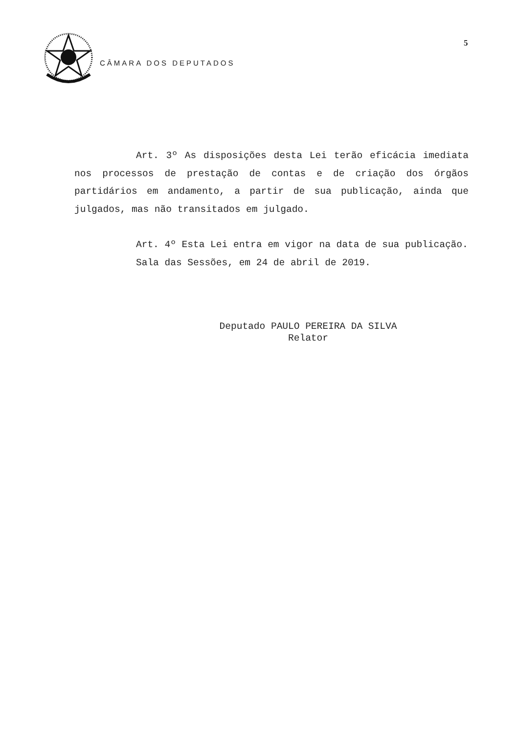CÂMARA DOS DEPUTADOS
5
Art. 3º As disposições desta Lei terão eficácia imediata nos processos de prestação de contas e de criação dos órgãos partidários em andamento, a partir de sua publicação, ainda que julgados, mas não transitados em julgado.
Art. 4º Esta Lei entra em vigor na data de sua publicação.
Sala das Sessões, em 24 de abril de 2019.
Deputado PAULO PEREIRA DA SILVA
Relator